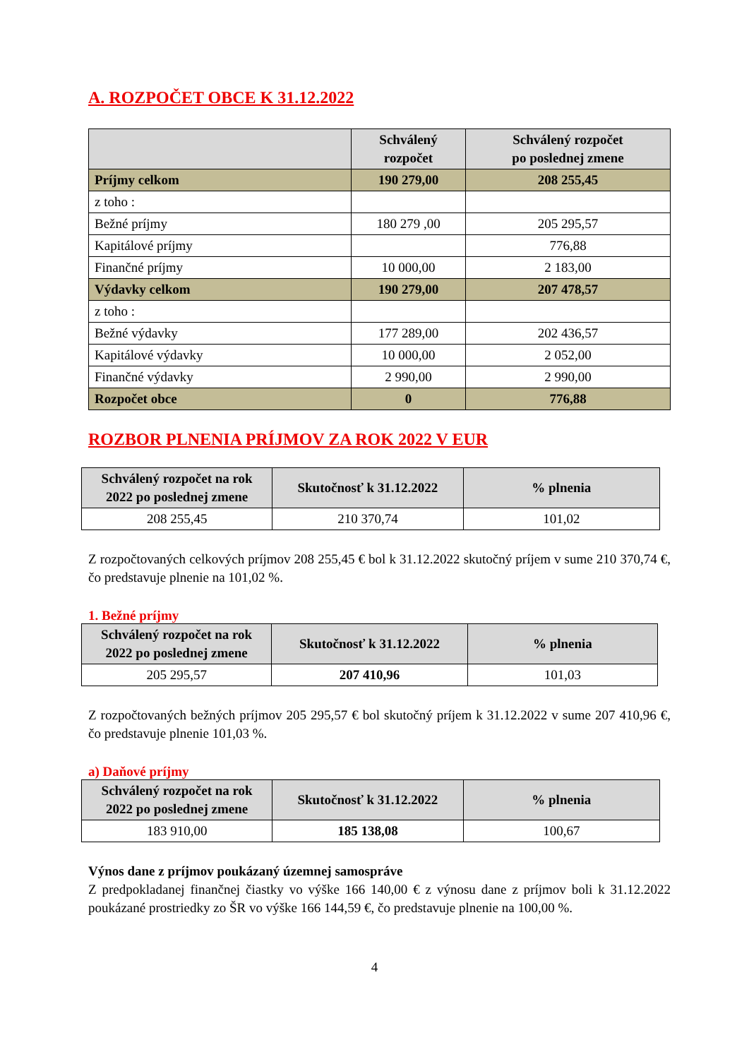A. ROZPOČET OBCE K 31.12.2022
| | Schválený rozpočet | Schválený rozpočet po poslednej zmene |
| --- | --- | --- |
| Príjmy celkom | 190 279,00 | 208 255,45 |
| z toho : | | |
| Bežné príjmy | 180 279 ,00 | 205 295,57 |
| Kapitálové príjmy | | 776,88 |
| Finančné príjmy | 10 000,00 | 2 183,00 |
| Výdavky celkom | 190 279,00 | 207 478,57 |
| z toho : | | |
| Bežné výdavky | 177 289,00 | 202 436,57 |
| Kapitálové výdavky | 10 000,00 | 2 052,00 |
| Finančné výdavky | 2 990,00 | 2 990,00 |
| Rozpočet obce | 0 | 776,88 |
ROZBOR PLNENIA PRÍJMOV ZA ROK 2022 V EUR
| Schválený rozpočet na rok 2022 po poslednej zmene | Skutočnosť k 31.12.2022 | % plnenia |
| --- | --- | --- |
| 208 255,45 | 210 370,74 | 101,02 |
Z rozpočtovaných celkových príjmov 208 255,45 € bol k 31.12.2022 skutočný príjem v sume 210 370,74 €, čo predstavuje plnenie na 101,02 %.
1. Bežné príjmy
| Schválený rozpočet na rok 2022 po poslednej zmene | Skutočnosť k 31.12.2022 | % plnenia |
| --- | --- | --- |
| 205 295,57 | 207 410,96 | 101,03 |
Z rozpočtovaných bežných príjmov 205 295,57 € bol skutočný príjem k 31.12.2022 v sume 207 410,96 €, čo predstavuje plnenie 101,03 %.
a) Daňové príjmy
| Schválený rozpočet na rok 2022 po poslednej zmene | Skutočnosť k 31.12.2022 | % plnenia |
| --- | --- | --- |
| 183 910,00 | 185 138,08 | 100,67 |
Výnos dane z príjmov poukázaný územnej samospráve
Z predpokladanej finančnej čiastky vo výške 166 140,00 € z výnosu dane z príjmov boli k 31.12.2022 poukázané prostriedky zo ŠR vo výške 166 144,59 €, čo predstavuje plnenie na 100,00 %.
4